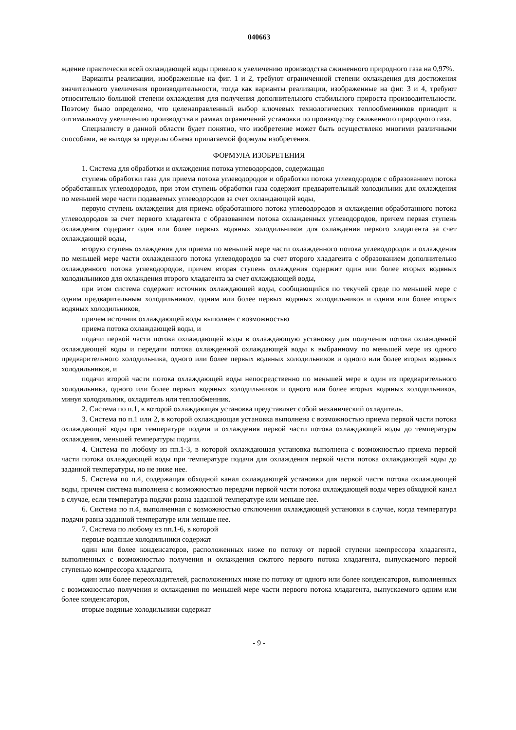040663
ждение практически всей охлаждающей воды привело к увеличению производства сжиженного природного газа на 0,97%.
Варианты реализации, изображенные на фиг. 1 и 2, требуют ограниченной степени охлаждения для достижения значительного увеличения производительности, тогда как варианты реализации, изображенные на фиг. 3 и 4, требуют относительно большой степени охлаждения для получения дополнительного стабильного прироста производительности. Поэтому было определено, что целенаправленный выбор ключевых технологических теплообменников приводит к оптимальному увеличению производства в рамках ограничений установки по производству сжиженного природного газа.
Специалисту в данной области будет понятно, что изобретение может быть осуществлено многими различными способами, не выходя за пределы объема прилагаемой формулы изобретения.
ФОРМУЛА ИЗОБРЕТЕНИЯ
1. Система для обработки и охлаждения потока углеводородов, содержащая
ступень обработки газа для приема потока углеводородов и обработки потока углеводородов с образованием потока обработанных углеводородов, при этом ступень обработки газа содержит предварительный холодильник для охлаждения по меньшей мере части подаваемых углеводородов за счет охлаждающей воды,
первую ступень охлаждения для приема обработанного потока углеводородов и охлаждения обработанного потока углеводородов за счет первого хладагента с образованием потока охлажденных углеводородов, причем первая ступень охлаждения содержит один или более первых водяных холодильников для охлаждения первого хладагента за счет охлаждающей воды,
вторую ступень охлаждения для приема по меньшей мере части охлажденного потока углеводородов и охлаждения по меньшей мере части охлажденного потока углеводородов за счет второго хладагента с образованием дополнительно охлажденного потока углеводородов, причем вторая ступень охлаждения содержит один или более вторых водяных холодильников для охлаждения второго хладагента за счет охлаждающей воды,
при этом система содержит источник охлаждающей воды, сообщающийся по текучей среде по меньшей мере с одним предварительным холодильником, одним или более первых водяных холодильников и одним или более вторых водяных холодильников,
причем источник охлаждающей воды выполнен с возможностью
приема потока охлаждающей воды, и
подачи первой части потока охлаждающей воды в охлаждающую установку для получения потока охлажденной охлаждающей воды и передачи потока охлажденной охлаждающей воды к выбранному по меньшей мере из одного предварительного холодильника, одного или более первых водяных холодильников и одного или более вторых водяных холодильников, и
подачи второй части потока охлаждающей воды непосредственно по меньшей мере в один из предварительного холодильника, одного или более первых водяных холодильников и одного или более вторых водяных холодильников, минуя холодильник, охладитель или теплообменник.
2. Система по п.1, в которой охлаждающая установка представляет собой механический охладитель.
3. Система по п.1 или 2, в которой охлаждающая установка выполнена с возможностью приема первой части потока охлаждающей воды при температуре подачи и охлаждения первой части потока охлаждающей воды до температуры охлаждения, меньшей температуры подачи.
4. Система по любому из пп.1-3, в которой охлаждающая установка выполнена с возможностью приема первой части потока охлаждающей воды при температуре подачи для охлаждения первой части потока охлаждающей воды до заданной температуры, но не ниже нее.
5. Система по п.4, содержащая обходной канал охлаждающей установки для первой части потока охлаждающей воды, причем система выполнена с возможностью передачи первой части потока охлаждающей воды через обходной канал в случае, если температура подачи равна заданной температуре или меньше нее.
6. Система по п.4, выполненная с возможностью отключения охлаждающей установки в случае, когда температура подачи равна заданной температуре или меньше нее.
7. Система по любому из пп.1-6, в которой
первые водяные холодильники содержат
один или более конденсаторов, расположенных ниже по потоку от первой ступени компрессора хладагента, выполненных с возможностью получения и охлаждения сжатого первого потока хладагента, выпускаемого первой ступенью компрессора хладагента,
один или более переохладителей, расположенных ниже по потоку от одного или более конденсаторов, выполненных с возможностью получения и охлаждения по меньшей мере части первого потока хладагента, выпускаемого одним или более конденсаторов,
вторые водяные холодильники содержат
- 9 -